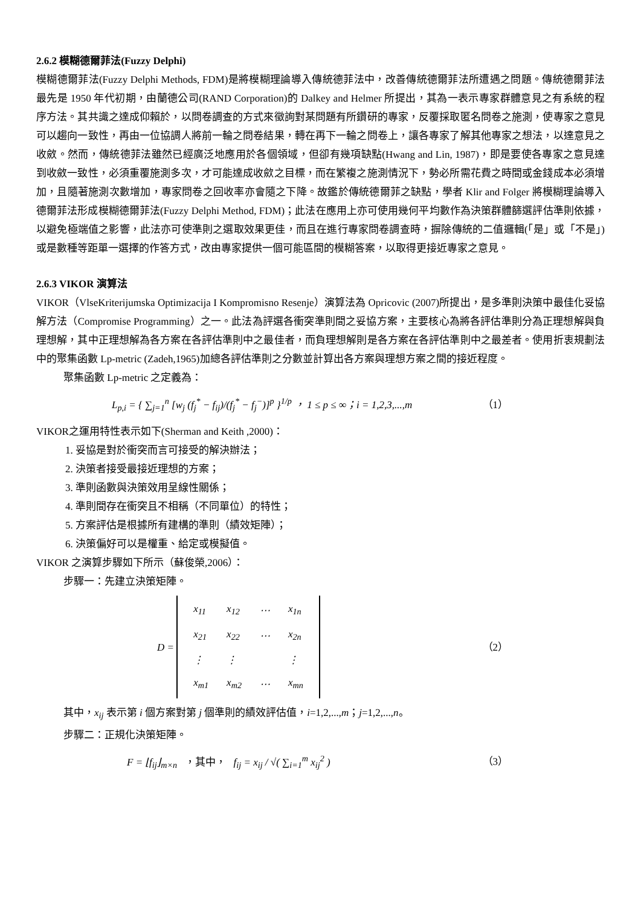2.6.2 模糊德爾菲法(Fuzzy Delphi)
模糊德爾菲法(Fuzzy Delphi Methods, FDM)是將模糊理論導入傳統德菲法中，改善傳統德爾菲法所遭遇之問題。傳統德爾菲法最先是 1950 年代初期，由蘭德公司(RAND Corporation)的 Dalkey and Helmer 所提出，其為一表示專家群體意見之有系統的程序方法。其共識之達成仰賴於，以問卷調查的方式來徵詢對某問題有所鑽研的專家，反覆採取匿名問卷之施測，使專家之意見可以趨向一致性，再由一位協調人將前一輪之問卷結果，轉在再下一輪之問卷上，讓各專家了解其他專家之想法，以達意見之收斂。然而，傳統德菲法雖然已經廣泛地應用於各個領域，但卻有幾項缺點(Hwang and Lin, 1987)，即是要使各專家之意見達到收斂一致性，必須重覆施測多次，才可能達成收歛之目標，而在繁複之施測情況下，勢必所需花費之時間或金錢成本必須增加，且隨著施測次數增加，專家問卷之回收率亦會隨之下降。故鑑於傳統德爾菲之缺點，學者 Klir and Folger 將模糊理論導入德爾菲法形成模糊德爾菲法(Fuzzy Delphi Method, FDM)；此法在應用上亦可使用幾何平均數作為決策群體篩選評估準則依據，以避免極端值之影響，此法亦可使準則之選取效果更佳，而且在進行專家問卷調查時，摒除傳統的二值邏輯(「是」或「不是」)或是數種等距單一選擇的作答方式，改由專家提供一個可能區間的模糊答案，以取得更接近專家之意見。
2.6.3 VIKOR 演算法
VIKOR（VlseKriterijumska Optimizacija I Kompromisno Resenje）演算法為 Opricovic (2007)所提出，是多準則決策中最佳化妥協解方法（Compromise Programming）之一。此法為評選各衝突準則間之妥協方案，主要核心為將各評估準則分為正理想解與負理想解，其中正理想解為各方案在各評估準則中之最佳者，而負理想解則是各方案在各評估準則中之最差者。使用折衷規劃法中的聚集函數 Lp-metric (Zadeh,1965)加總各評估準則之分數並計算出各方案與理想方案之間的接近程度。
聚集函數 Lp-metric 之定義為：
L<sub>p,i</sub> = { ∑<sub>j=1</sub><sup>n</sup> [w<sub>j</sub> (f<sub>j</sub><sup>*</sup> − f<sub>ij</sub>)/(f<sub>j</sub><sup>*</sup> − f<sub>j</sub><sup>−</sup>)]<sup>p</sup> }<sup>1/p</sup> ， 1 ≤ p ≤ ∞；i = 1,2,3,...,m （1）
VIKOR之運用特性表示如下(Sherman and Keith ,2000)：
1. 妥協是對於衝突而言可接受的解決辦法；
2. 決策者接受最接近理想的方案；
3. 準則函數與決策效用呈線性關係；
4. 準則間存在衝突且不相稱（不同單位）的特性；
5. 方案評估是根據所有建構的準則（績效矩陣）；
6. 決策偏好可以是權重、給定或模擬值。
VIKOR 之演算步驟如下所示（蘇俊榮,2006）：
步驟一：先建立決策矩陣。
D =
| x<sub>11</sub> | x<sub>12</sub> | ⋯ | x<sub>1n</sub> |
| x<sub>21</sub> | x<sub>22</sub> | ⋯ | x<sub>2n</sub> |
| ⋮ | ⋮ | | ⋮ |
| x<sub>m1</sub> | x<sub>m2</sub> | ⋯ | x<sub>mn</sub> |
（2）
其中，x<sub>ij</sub> 表示第 i 個方案對第 j 個準則的績效評估值，i=1,2,...,m；j=1,2,...,n。
步驟二：正規化決策矩陣。
F = ⌊f<sub>ij</sub>⌋<sub>m×n</sub> ，其中， f<sub>ij</sub> = x<sub>ij</sub> / √( ∑<sub>i=1</sub><sup>m</sup> x<sub>ij</sub><sup>2</sup> ) （3）